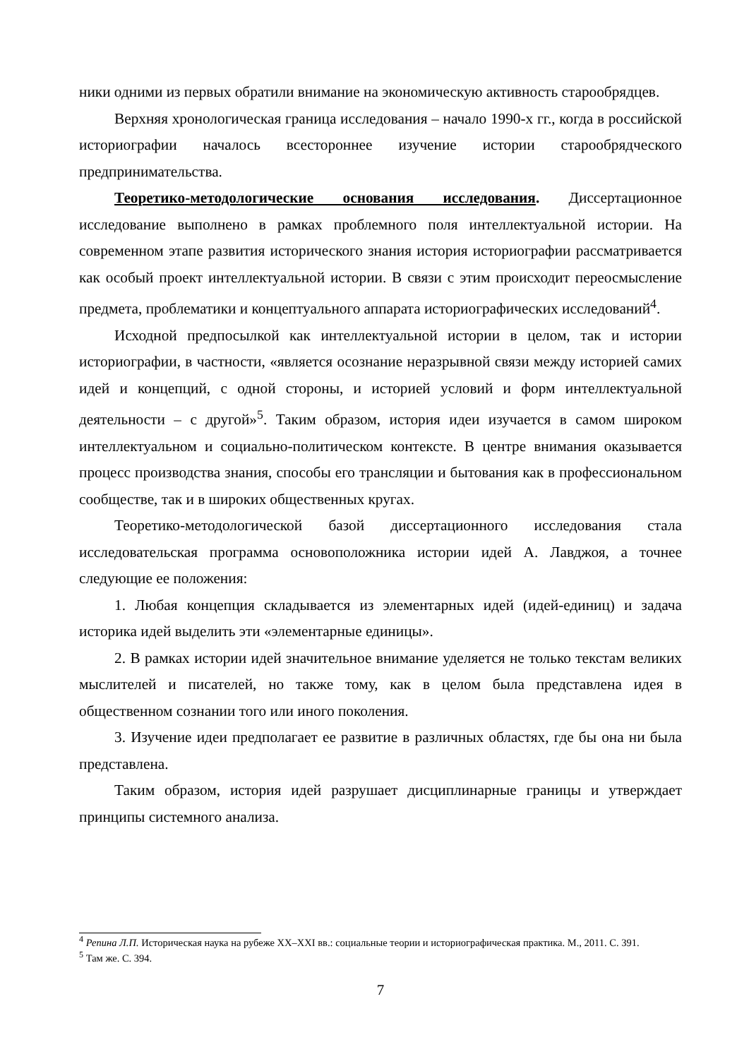ники одними из первых обратили внимание на экономическую активность старо­обрядцев.
Верхняя хронологическая граница исследования – начало 1990-х гг., когда в российской историографии началось всестороннее изучение истории старообряд­ческого предпринимательства.
Теоретико-методологические основания исследования. Диссертационное исследование выполнено в рамках проблемного поля интеллектуальной истории. На современном этапе развития исторического знания история историографии рассматривается как особый проект интеллектуальной истории. В связи с этим происходит переосмысление предмета, проблематики и концептуального аппара­та историографических исследований<sup>4</sup>.
Исходной предпосылкой как интеллектуальной истории в целом, так и исто­рии историографии, в частности, «является осознание неразрывной связи между историей самих идей и концепций, с одной стороны, и историей условий и форм интеллектуальной деятельности – с другой»<sup>5</sup>. Таким образом, история идеи изу­чается в самом широком интеллектуальном и социально-политическом контексте. В центре внимания оказывается процесс производства знания, способы его транс­ляции и бытования как в профессиональном сообществе, так и в широких обще­ственных кругах.
Теоретико-методологической базой диссертационного исследования стала исследовательская программа основоположника истории идей А. Лавджоя, а точ­нее следующие ее положения:
1. Любая концепция складывается из элементарных идей (идей-единиц) и задача историка идей выделить эти «элементарные единицы».
2. В рамках истории идей значительное внимание уделяется не только тек­стам великих мыслителей и писателей, но также тому, как в целом была пред­ставлена идея в общественном сознании того или иного поколения.
3. Изучение идеи предполагает ее развитие в различных областях, где бы она ни была представлена.
Таким образом, история идей разрушает дисциплинарные границы и утвер­ждает принципы системного анализа.
<sup>4</sup> Репина Л.П. Историческая наука на рубеже XX–XXI вв.: социальные теории и историографическая практика. М., 2011. С. 391.
<sup>5</sup> Там же. С. 394.
7